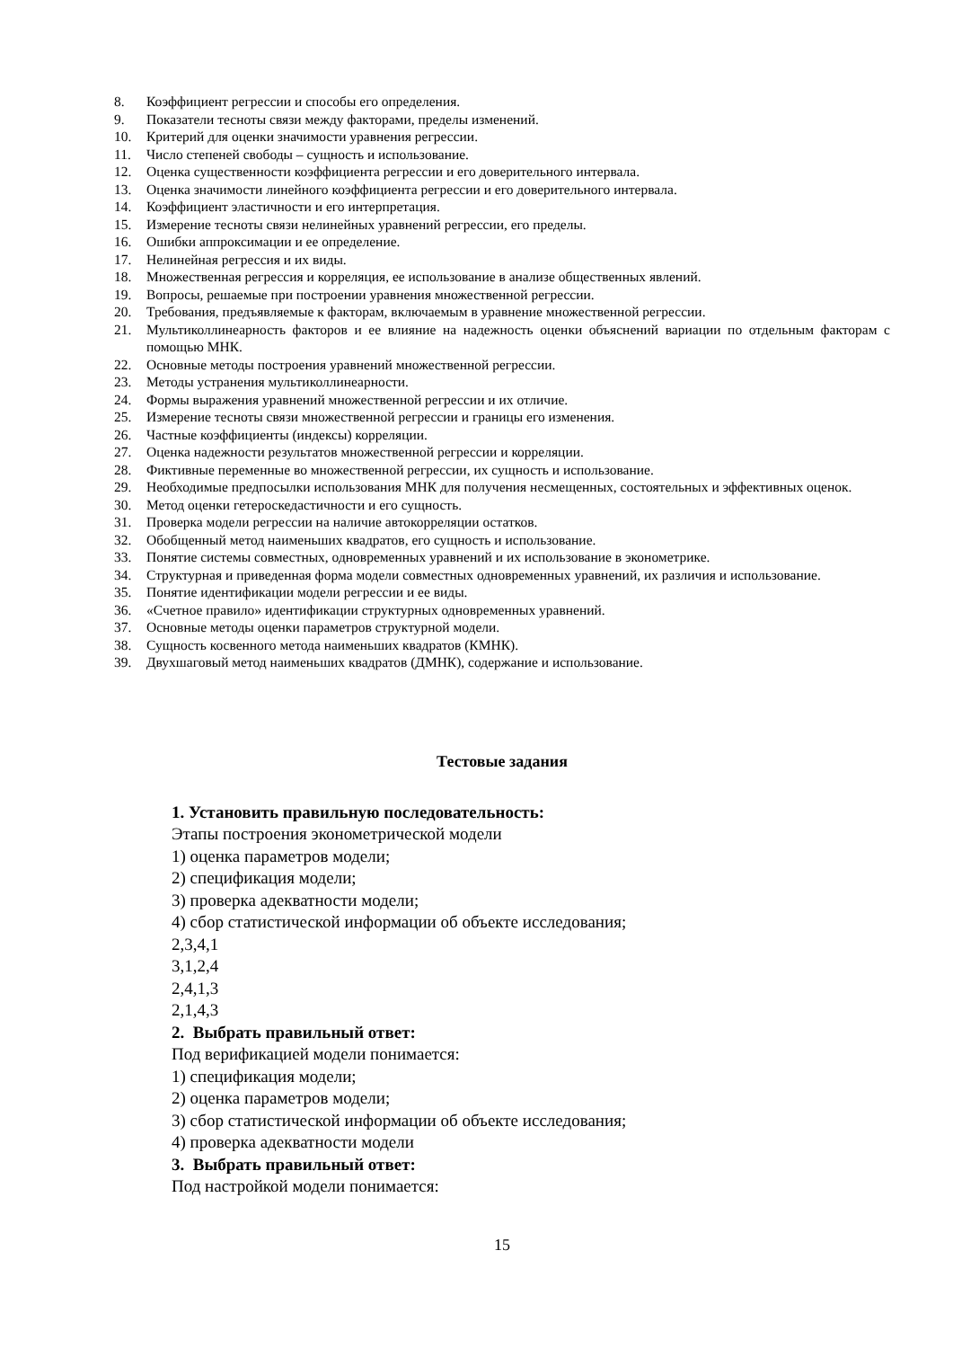8. Коэффициент регрессии и способы его определения.
9. Показатели тесноты связи между факторами, пределы изменений.
10. Критерий для оценки значимости уравнения регрессии.
11. Число степеней свободы – сущность и использование.
12. Оценка существенности коэффициента регрессии и его доверительного интервала.
13. Оценка значимости линейного коэффициента регрессии и его доверительного интервала.
14. Коэффициент эластичности и его интерпретация.
15. Измерение тесноты связи нелинейных уравнений регрессии, его пределы.
16. Ошибки аппроксимации и ее определение.
17. Нелинейная регрессия и их виды.
18. Множественная регрессия и корреляция, ее использование в анализе общественных явлений.
19. Вопросы, решаемые при построении уравнения множественной регрессии.
20. Требования, предъявляемые к факторам, включаемым в уравнение множественной регрессии.
21. Мультиколлинеарность факторов и ее влияние на надежность оценки объяснений вариации по отдельным факторам с помощью МНК.
22. Основные методы построения уравнений множественной регрессии.
23. Методы устранения мультиколлинеарности.
24. Формы выражения уравнений множественной регрессии и их отличие.
25. Измерение тесноты связи множественной регрессии и границы его изменения.
26. Частные коэффициенты (индексы) корреляции.
27. Оценка надежности результатов множественной регрессии и корреляции.
28. Фиктивные переменные во множественной регрессии, их сущность и использование.
29. Необходимые предпосылки использования МНК для получения несмещенных, состоятельных и эффективных оценок.
30. Метод оценки гетероскедастичности и его сущность.
31. Проверка модели регрессии на наличие автокорреляции остатков.
32. Обобщенный метод наименьших квадратов, его сущность и использование.
33. Понятие системы совместных, одновременных уравнений и их использование в эконометрике.
34. Структурная и приведенная форма модели совместных одновременных уравнений, их различия и использование.
35. Понятие идентификации модели регрессии и ее виды.
36. «Счетное правило» идентификации структурных одновременных уравнений.
37. Основные методы оценки параметров структурной модели.
38. Сущность косвенного метода наименьших квадратов (КМНК).
39. Двухшаговый метод наименьших квадратов (ДМНК), содержание и использование.
Тестовые задания
1. Установить правильную последовательность:
Этапы построения эконометрической модели
1) оценка параметров модели;
2) спецификация модели;
3) проверка адекватности модели;
4) сбор статистической информации об объекте исследования;
2,3,4,1
3,1,2,4
2,4,1,3
2,1,4,3
2. Выбрать правильный ответ:
Под верификацией модели понимается:
1) спецификация модели;
2) оценка параметров модели;
3) сбор статистической информации об объекте исследования;
4) проверка адекватности модели
3. Выбрать правильный ответ:
Под настройкой модели понимается:
15